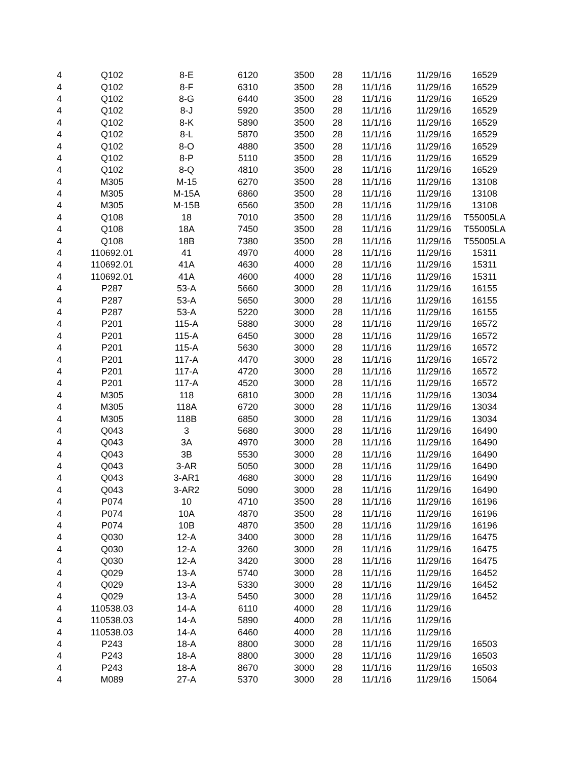| 4 | Q102 | 8-E | 6120 | 3500 | 28 | 11/1/16 | 11/29/16 | 16529 |
| 4 | Q102 | 8-F | 6310 | 3500 | 28 | 11/1/16 | 11/29/16 | 16529 |
| 4 | Q102 | 8-G | 6440 | 3500 | 28 | 11/1/16 | 11/29/16 | 16529 |
| 4 | Q102 | 8-J | 5920 | 3500 | 28 | 11/1/16 | 11/29/16 | 16529 |
| 4 | Q102 | 8-K | 5890 | 3500 | 28 | 11/1/16 | 11/29/16 | 16529 |
| 4 | Q102 | 8-L | 5870 | 3500 | 28 | 11/1/16 | 11/29/16 | 16529 |
| 4 | Q102 | 8-O | 4880 | 3500 | 28 | 11/1/16 | 11/29/16 | 16529 |
| 4 | Q102 | 8-P | 5110 | 3500 | 28 | 11/1/16 | 11/29/16 | 16529 |
| 4 | Q102 | 8-Q | 4810 | 3500 | 28 | 11/1/16 | 11/29/16 | 16529 |
| 4 | M305 | M-15 | 6270 | 3500 | 28 | 11/1/16 | 11/29/16 | 13108 |
| 4 | M305 | M-15A | 6860 | 3500 | 28 | 11/1/16 | 11/29/16 | 13108 |
| 4 | M305 | M-15B | 6560 | 3500 | 28 | 11/1/16 | 11/29/16 | 13108 |
| 4 | Q108 | 18 | 7010 | 3500 | 28 | 11/1/16 | 11/29/16 | T55005LA |
| 4 | Q108 | 18A | 7450 | 3500 | 28 | 11/1/16 | 11/29/16 | T55005LA |
| 4 | Q108 | 18B | 7380 | 3500 | 28 | 11/1/16 | 11/29/16 | T55005LA |
| 4 | 110692.01 | 41 | 4970 | 4000 | 28 | 11/1/16 | 11/29/16 | 15311 |
| 4 | 110692.01 | 41A | 4630 | 4000 | 28 | 11/1/16 | 11/29/16 | 15311 |
| 4 | 110692.01 | 41A | 4600 | 4000 | 28 | 11/1/16 | 11/29/16 | 15311 |
| 4 | P287 | 53-A | 5660 | 3000 | 28 | 11/1/16 | 11/29/16 | 16155 |
| 4 | P287 | 53-A | 5650 | 3000 | 28 | 11/1/16 | 11/29/16 | 16155 |
| 4 | P287 | 53-A | 5220 | 3000 | 28 | 11/1/16 | 11/29/16 | 16155 |
| 4 | P201 | 115-A | 5880 | 3000 | 28 | 11/1/16 | 11/29/16 | 16572 |
| 4 | P201 | 115-A | 6450 | 3000 | 28 | 11/1/16 | 11/29/16 | 16572 |
| 4 | P201 | 115-A | 5630 | 3000 | 28 | 11/1/16 | 11/29/16 | 16572 |
| 4 | P201 | 117-A | 4470 | 3000 | 28 | 11/1/16 | 11/29/16 | 16572 |
| 4 | P201 | 117-A | 4720 | 3000 | 28 | 11/1/16 | 11/29/16 | 16572 |
| 4 | P201 | 117-A | 4520 | 3000 | 28 | 11/1/16 | 11/29/16 | 16572 |
| 4 | M305 | 118 | 6810 | 3000 | 28 | 11/1/16 | 11/29/16 | 13034 |
| 4 | M305 | 118A | 6720 | 3000 | 28 | 11/1/16 | 11/29/16 | 13034 |
| 4 | M305 | 118B | 6850 | 3000 | 28 | 11/1/16 | 11/29/16 | 13034 |
| 4 | Q043 | 3 | 5680 | 3000 | 28 | 11/1/16 | 11/29/16 | 16490 |
| 4 | Q043 | 3A | 4970 | 3000 | 28 | 11/1/16 | 11/29/16 | 16490 |
| 4 | Q043 | 3B | 5530 | 3000 | 28 | 11/1/16 | 11/29/16 | 16490 |
| 4 | Q043 | 3-AR | 5050 | 3000 | 28 | 11/1/16 | 11/29/16 | 16490 |
| 4 | Q043 | 3-AR1 | 4680 | 3000 | 28 | 11/1/16 | 11/29/16 | 16490 |
| 4 | Q043 | 3-AR2 | 5090 | 3000 | 28 | 11/1/16 | 11/29/16 | 16490 |
| 4 | P074 | 10 | 4710 | 3500 | 28 | 11/1/16 | 11/29/16 | 16196 |
| 4 | P074 | 10A | 4870 | 3500 | 28 | 11/1/16 | 11/29/16 | 16196 |
| 4 | P074 | 10B | 4870 | 3500 | 28 | 11/1/16 | 11/29/16 | 16196 |
| 4 | Q030 | 12-A | 3400 | 3000 | 28 | 11/1/16 | 11/29/16 | 16475 |
| 4 | Q030 | 12-A | 3260 | 3000 | 28 | 11/1/16 | 11/29/16 | 16475 |
| 4 | Q030 | 12-A | 3420 | 3000 | 28 | 11/1/16 | 11/29/16 | 16475 |
| 4 | Q029 | 13-A | 5740 | 3000 | 28 | 11/1/16 | 11/29/16 | 16452 |
| 4 | Q029 | 13-A | 5330 | 3000 | 28 | 11/1/16 | 11/29/16 | 16452 |
| 4 | Q029 | 13-A | 5450 | 3000 | 28 | 11/1/16 | 11/29/16 | 16452 |
| 4 | 110538.03 | 14-A | 6110 | 4000 | 28 | 11/1/16 | 11/29/16 | |
| 4 | 110538.03 | 14-A | 5890 | 4000 | 28 | 11/1/16 | 11/29/16 | |
| 4 | 110538.03 | 14-A | 6460 | 4000 | 28 | 11/1/16 | 11/29/16 | |
| 4 | P243 | 18-A | 8800 | 3000 | 28 | 11/1/16 | 11/29/16 | 16503 |
| 4 | P243 | 18-A | 8800 | 3000 | 28 | 11/1/16 | 11/29/16 | 16503 |
| 4 | P243 | 18-A | 8670 | 3000 | 28 | 11/1/16 | 11/29/16 | 16503 |
| 4 | M089 | 27-A | 5370 | 3000 | 28 | 11/1/16 | 11/29/16 | 15064 |